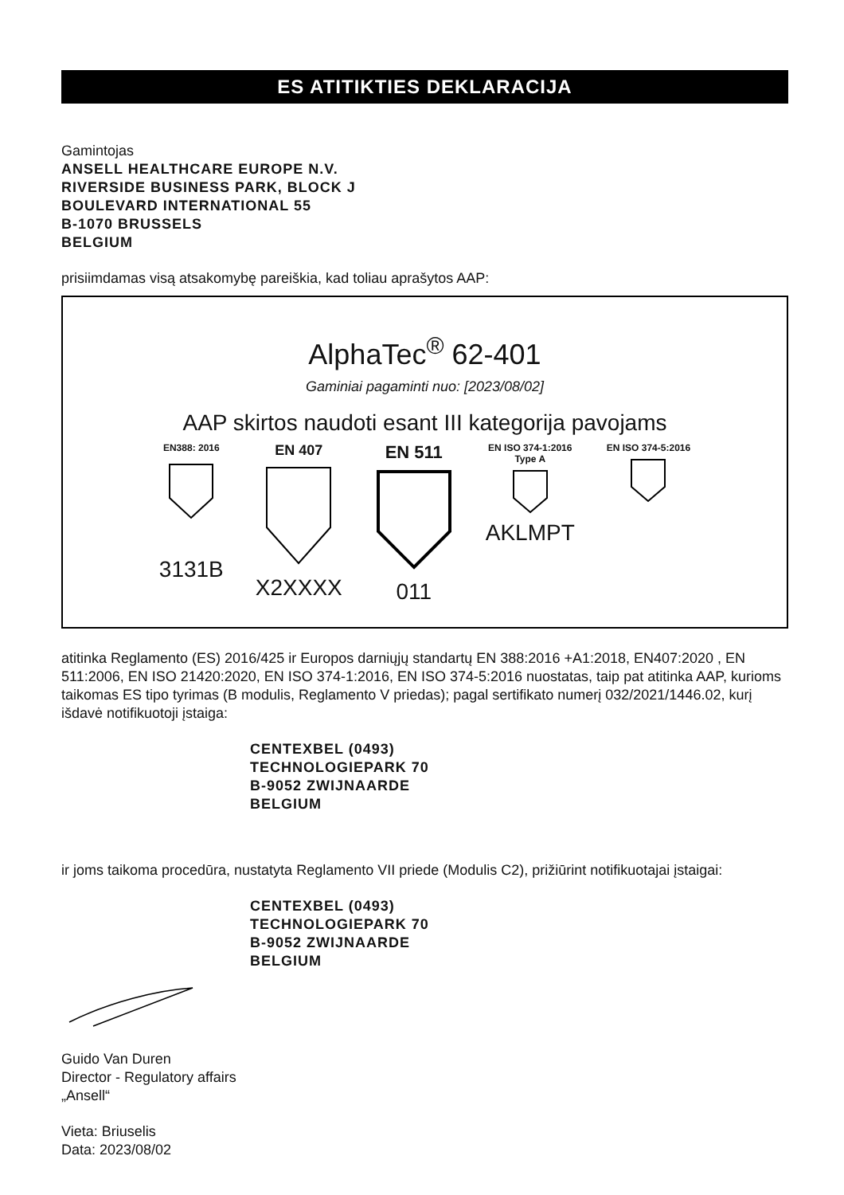ES ATITIKTIES DEKLARACIJA
Gamintojas
ANSELL HEALTHCARE EUROPE N.V.
RIVERSIDE BUSINESS PARK, BLOCK J
BOULEVARD INTERNATIONAL 55
B-1070 BRUSSELS
BELGIUM
prisiimdamas visą atsakomybę pareiškia, kad toliau aprašytos AAP:
AlphaTec<sup>®</sup> 62-401
Gaminiai pagaminti nuo: [2023/08/02]
AAP skirtos naudoti esant III kategorija pavojams
EN388: 2016
3131B
EN 407
X2XXXX
EN 511
011
EN ISO 374-1:2016
Type A
AKLMPT
EN ISO 374-5:2016
atitinka Reglamento (ES) 2016/425 ir Europos darniųjų standartų EN 388:2016 +A1:2018, EN407:2020 , EN 511:2006, EN ISO 21420:2020, EN ISO 374-1:2016, EN ISO 374-5:2016 nuostatas, taip pat atitinka AAP, kurioms taikomas ES tipo tyrimas (B modulis, Reglamento V priedas); pagal sertifikato numerį 032/2021/1446.02, kurį išdavė notifikuotoji įstaiga:
CENTEXBEL (0493)
TECHNOLOGIEPARK 70
B-9052 ZWIJNAARDE
BELGIUM
ir joms taikoma procedūra, nustatyta Reglamento VII priede (Modulis C2), prižiūrint notifikuotajai įstaigai:
CENTEXBEL (0493)
TECHNOLOGIEPARK 70
B-9052 ZWIJNAARDE
BELGIUM
Guido Van Duren
Director - Regulatory affairs
„Ansell“
Vieta: Briuselis
Data: 2023/08/02